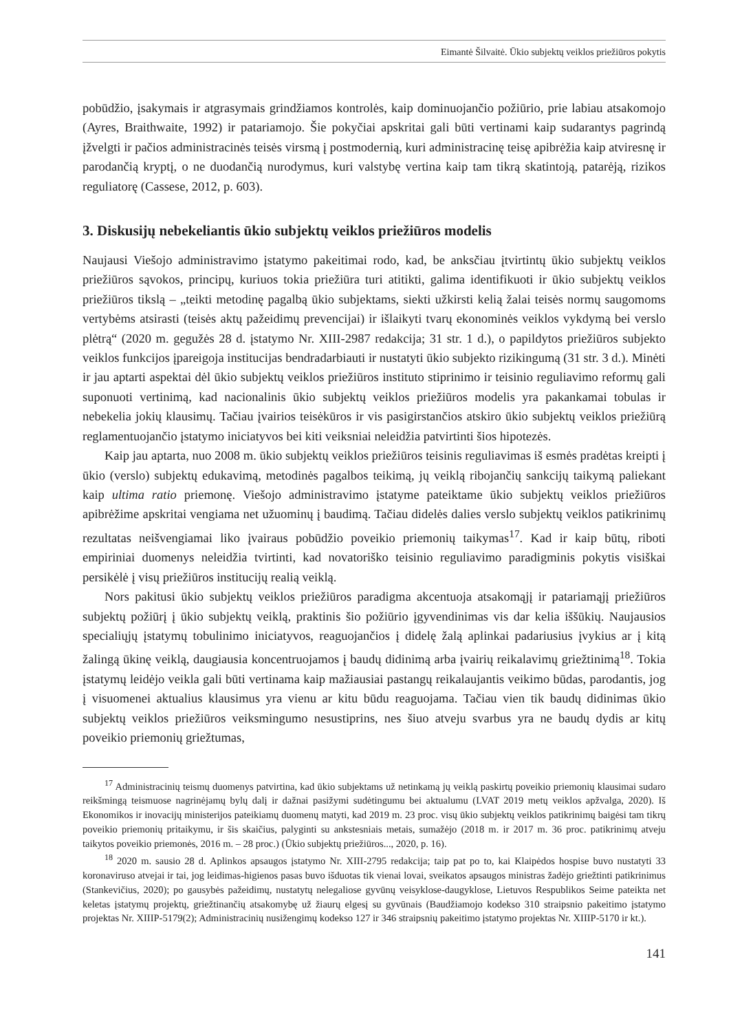Eimantė Šilvaitė. Ūkio subjektų veiklos priežiūros pokytis
pobūdžio, įsakymais ir atgrasymais grindžiamos kontrolės, kaip dominuojančio požiūrio, prie labiau atsakomojo (Ayres, Braithwaite, 1992) ir patariamojo. Šie pokyčiai apskritai gali būti vertinami kaip sudarantys pagrindą įžvelgti ir pačios administracinės teisės virsmą į postmodernią, kuri administracinę teisę apibrėžia kaip atviresnę ir parodančią kryptį, o ne duodančią nurodymus, kuri valstybę vertina kaip tam tikrą skatintoją, patarėją, rizikos reguliatorę (Cassese, 2012, p. 603).
3. Diskusijų nebekeliantis ūkio subjektų veiklos priežiūros modelis
Naujausi Viešojo administravimo įstatymo pakeitimai rodo, kad, be anksčiau įtvirtintų ūkio subjektų veiklos priežiūros sąvokos, principų, kuriuos tokia priežiūra turi atitikti, galima identifikuoti ir ūkio subjektų veiklos priežiūros tikslą – „teikti metodinę pagalbą ūkio subjektams, siekti užkirsti kelią žalai teisės normų saugomoms vertybėms atsirasti (teisės aktų pažeidimų prevencijai) ir išlaikyti tvarų ekonominės veiklos vykdymą bei verslo plėtrą“ (2020 m. gegužės 28 d. įstatymo Nr. XIII-2987 redakcija; 31 str. 1 d.), o papildytos priežiūros subjekto veiklos funkcijos įpareigoja institucijas bendradarbiauti ir nustatyti ūkio subjekto rizikingumą (31 str. 3 d.). Minėti ir jau aptarti aspektai dėl ūkio subjektų veiklos priežiūros instituto stiprinimo ir teisinio reguliavimo reformų gali suponuoti vertinimą, kad nacionalinis ūkio subjektų veiklos priežiūros modelis yra pakankamai tobulas ir nebekelia jokių klausimų. Tačiau įvairios teisėkūros ir vis pasigirstančios atskiro ūkio subjektų veiklos priežiūrą reglamentuojančio įstatymo iniciatyvos bei kiti veiksniai neleidžia patvirtinti šios hipotezės.
Kaip jau aptarta, nuo 2008 m. ūkio subjektų veiklos priežiūros teisinis reguliavimas iš esmės pradėtas kreipti į ūkio (verslo) subjektų edukavimą, metodinės pagalbos teikimą, jų veiklą ribojančių sankcijų taikymą paliekant kaip ultima ratio priemonę. Viešojo administravimo įstatyme pateiktame ūkio subjektų veiklos priežiūros apibrėžime apskritai vengiama net užuominų į baudimą. Tačiau didelės dalies verslo subjektų veiklos patikrinimų rezultatas neišvengiamai liko įvairaus pobūdžio poveikio priemonių taikymas<sup>17</sup>. Kad ir kaip būtų, riboti empiriniai duomenys neleidžia tvirtinti, kad novatoriško teisinio reguliavimo paradigminis pokytis visiškai persikėlė į visų priežiūros institucijų realią veiklą.
Nors pakitusi ūkio subjektų veiklos priežiūros paradigma akcentuoja atsakomąjį ir patariamąjį priežiūros subjektų požiūrį į ūkio subjektų veiklą, praktinis šio požiūrio įgyvendinimas vis dar kelia iššūkių. Naujausios specialiųjų įstatymų tobulinimo iniciatyvos, reaguojančios į didelę žalą aplinkai padariusius įvykius ar į kitą žalingą ūkinę veiklą, daugiausia koncentruojamos į baudų didinimą arba įvairių reikalavimų griežtinimą<sup>18</sup>. Tokia įstatymų leidėjo veikla gali būti vertinama kaip mažiausiai pastangų reikalaujantis veikimo būdas, parodantis, jog į visuomenei aktualius klausimus yra vienu ar kitu būdu reaguojama. Tačiau vien tik baudų didinimas ūkio subjektų veiklos priežiūros veiksmingumo nesustiprins, nes šiuo atveju svarbus yra ne baudų dydis ar kitų poveikio priemonių griežtumas,
<sup>17</sup> Administracinių teismų duomenys patvirtina, kad ūkio subjektams už netinkamą jų veiklą paskirtų poveikio priemonių klausimai sudaro reikšmingą teismuose nagrinėjamų bylų dalį ir dažnai pasižymi sudėtingumu bei aktualumu (LVAT 2019 metų veiklos apžvalga, 2020). Iš Ekonomikos ir inovacijų ministerijos pateikiamų duomenų matyti, kad 2019 m. 23 proc. visų ūkio subjektų veiklos patikrinimų baigėsi tam tikrų poveikio priemonių pritaikymu, ir šis skaičius, palyginti su ankstesniais metais, sumažėjo (2018 m. ir 2017 m. 36 proc. patikrinimų atveju taikytos poveikio priemonės, 2016 m. – 28 proc.) (Ūkio subjektų priežiūros..., 2020, p. 16).
<sup>18</sup> 2020 m. sausio 28 d. Aplinkos apsaugos įstatymo Nr. XIII-2795 redakcija; taip pat po to, kai Klaipėdos hospise buvo nustatyti 33 koronaviruso atvejai ir tai, jog leidimas-higienos pasas buvo išduotas tik vienai lovai, sveikatos apsaugos ministras žadėjo griežtinti patikrinimus (Stankevičius, 2020); po gausybės pažeidimų, nustatytų nelegaliose gyvūnų veisyklose-daugyklose, Lietuvos Respublikos Seime pateikta net keletas įstatymų projektų, griežtinančių atsakomybę už žiaurų elgesį su gyvūnais (Baudžiamojo kodekso 310 straipsnio pakeitimo įstatymo projektas Nr. XIIIP-5179(2); Administracinių nusižengimų kodekso 127 ir 346 straipsnių pakeitimo įstatymo projektas Nr. XIIIP-5170 ir kt.).
141